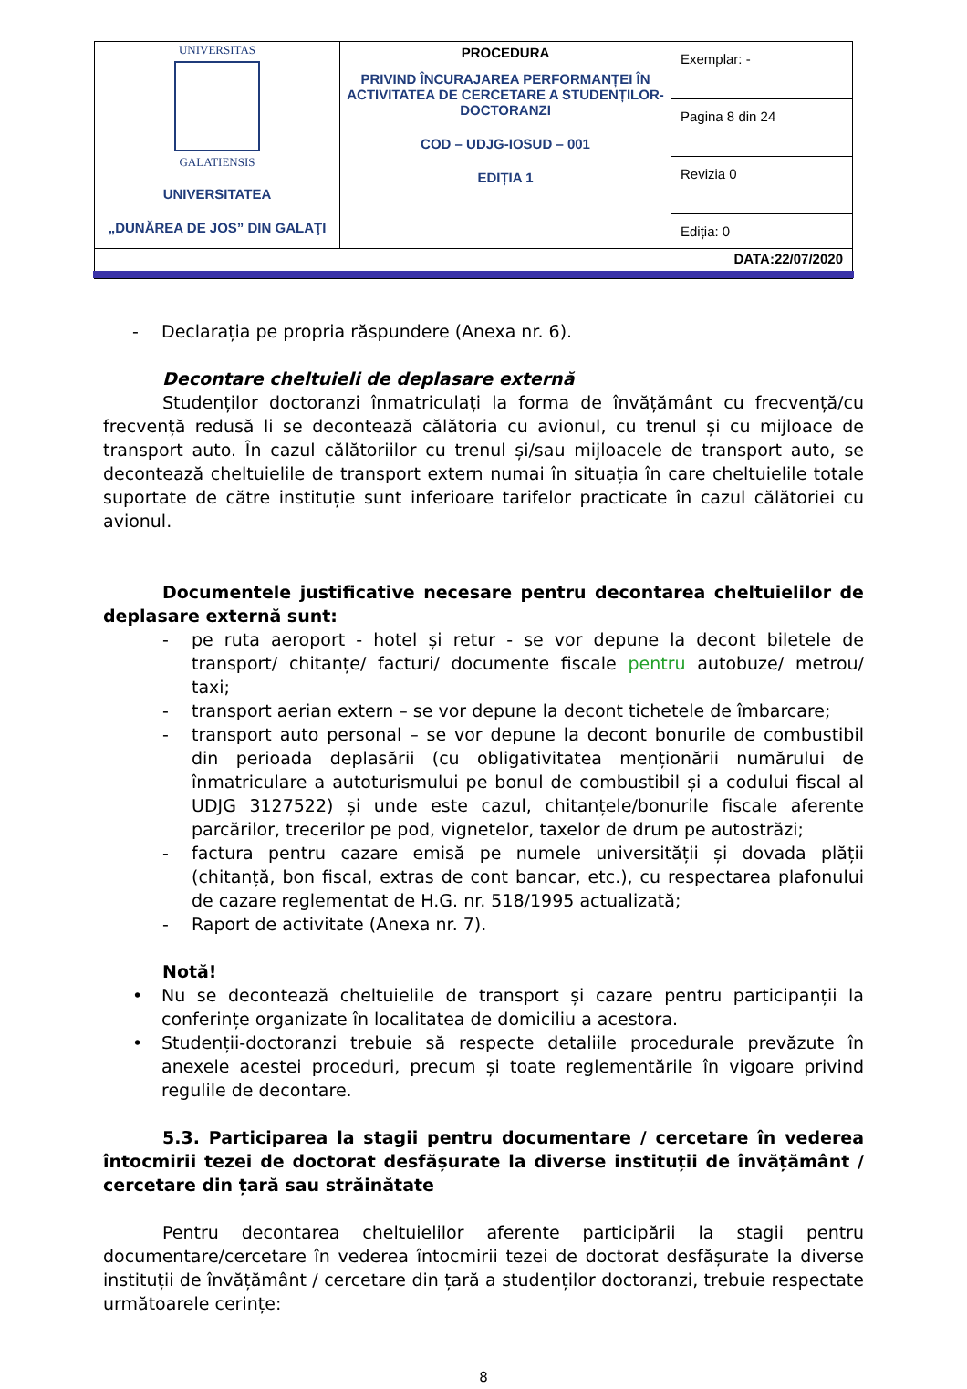| UNIVERSITAS GALATIENSIS UNIVERSITATEA „DUNĂREA DE JOS” DIN GALAŢI | PROCEDURA PRIVIND ÎNCURAJAREA PERFORMANȚEI ÎN ACTIVITATEA DE CERCETARE A STUDENȚILOR-DOCTORANZI COD – UDJG-IOSUD – 001 EDIȚIA 1 | Exemplar: - |
| | | Pagina 8 din 24 |
| | | Revizia 0 |
| | | Ediția: 0 |
| DATA:22/07/2020 | | |
- Declarația pe propria răspundere (Anexa nr. 6).
Decontare cheltuieli de deplasare externă
Studenților doctoranzi înmatriculați la forma de învățământ cu frecvență/cu frecvență redusă li se decontează călătoria cu avionul, cu trenul și cu mijloace de transport auto. În cazul călătoriilor cu trenul și/sau mijloacele de transport auto, se decontează cheltuielile de transport extern numai în situația în care cheltuielile totale suportate de către instituție sunt inferioare tarifelor practicate în cazul călătoriei cu avionul.
Documentele justificative necesare pentru decontarea cheltuielilor de deplasare externă sunt:
- pe ruta aeroport - hotel și retur - se vor depune la decont biletele de transport/ chitanțe/ facturi/ documente fiscale pentru autobuze/ metrou/ taxi;
- transport aerian extern – se vor depune la decont tichetele de îmbarcare;
- transport auto personal – se vor depune la decont bonurile de combustibil din perioada deplasării (cu obligativitatea menționării numărului de înmatriculare a autoturismului pe bonul de combustibil și a codului fiscal al UDJG 3127522) și unde este cazul, chitanțele/bonurile fiscale aferente parcărilor, trecerilor pe pod, vignetelor, taxelor de drum pe autostrăzi;
- factura pentru cazare emisă pe numele universității și dovada plății (chitanță, bon fiscal, extras de cont bancar, etc.), cu respectarea plafonului de cazare reglementat de H.G. nr. 518/1995 actualizată;
- Raport de activitate (Anexa nr. 7).
Notă!
• Nu se decontează cheltuielile de transport și cazare pentru participanții la conferințe organizate în localitatea de domiciliu a acestora.
• Studenții-doctoranzi trebuie să respecte detaliile procedurale prevăzute în anexele acestei proceduri, precum și toate reglementările în vigoare privind regulile de decontare.
5.3. Participarea la stagii pentru documentare / cercetare în vederea întocmirii tezei de doctorat desfășurate la diverse instituții de învățământ / cercetare din țară sau străinătate
Pentru decontarea cheltuielilor aferente participării la stagii pentru documentare/cercetare în vederea întocmirii tezei de doctorat desfășurate la diverse instituții de învățământ / cercetare din țară a studenților doctoranzi, trebuie respectate următoarele cerințe:
8